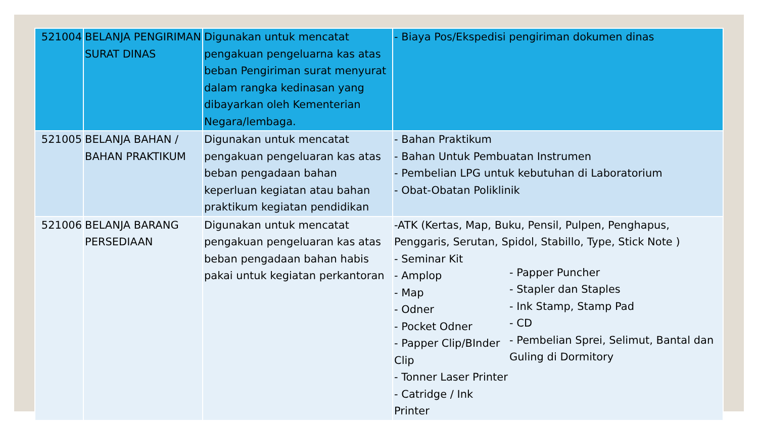| 521004 | BELANJA PENGIRIMAN SURAT DINAS | Digunakan untuk mencatat pengakuan pengeluarna kas atas beban Pengiriman surat menyurat dalam rangka kedinasan yang dibayarkan oleh Kementerian Negara/lembaga. | - Biaya Pos/Ekspedisi pengiriman dokumen dinas |
| 521005 | BELANJA BAHAN / BAHAN PRAKTIKUM | Digunakan untuk mencatat pengakuan pengeluaran kas atas beban pengadaan bahan keperluan kegiatan atau bahan praktikum kegiatan pendidikan | - Bahan Praktikum - Bahan Untuk Pembuatan Instrumen - Pembelian LPG untuk kebutuhan di Laboratorium - Obat-Obatan Poliklinik |
| 521006 | BELANJA BARANG PERSEDIAAN | Digunakan untuk mencatat pengakuan pengeluaran kas atas beban pengadaan bahan habis pakai untuk kegiatan perkantoran | -ATK (Kertas, Map, Buku, Pensil, Pulpen, Penghapus, Penggaris, Serutan, Spidol, Stabillo, Type, Stick Note ) - Seminar Kit - Amplop - Map - Odner - Pocket Odner - Papper Clip/BInder Clip - Tonner Laser Printer - Catridge / Ink Printer - Papper Puncher - Stapler dan Staples - Ink Stamp, Stamp Pad - CD - Pembelian Sprei, Selimut, Bantal dan Guling di Dormitory |